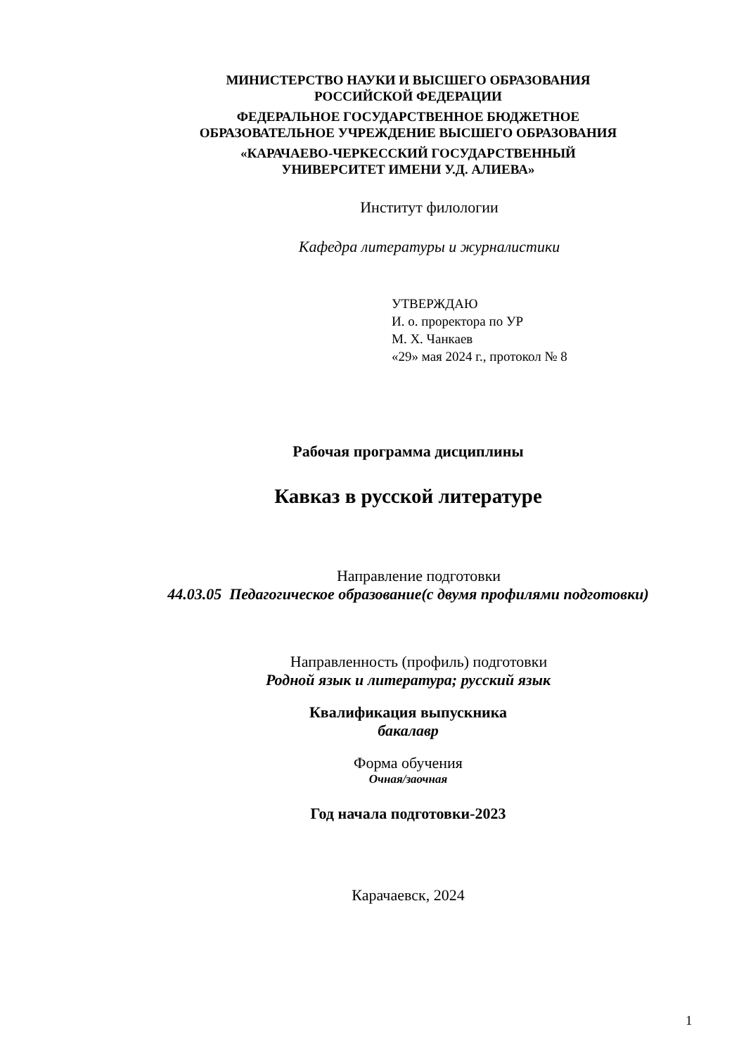МИНИСТЕРСТВО НАУКИ И ВЫСШЕГО ОБРАЗОВАНИЯ
РОССИЙСКОЙ ФЕДЕРАЦИИ
ФЕДЕРАЛЬНОЕ ГОСУДАРСТВЕННОЕ БЮДЖЕТНОЕ
ОБРАЗОВАТЕЛЬНОЕ УЧРЕЖДЕНИЕ ВЫСШЕГО ОБРАЗОВАНИЯ
«КАРАЧАЕВО-ЧЕРКЕССКИЙ ГОСУДАРСТВЕННЫЙ
УНИВЕРСИТЕТ ИМЕНИ У.Д. АЛИЕВА»
Институт филологии
Кафедра литературы и журналистики
УТВЕРЖДАЮ
И. о. проректора по УР
М. Х. Чанкаев
«29» мая 2024 г., протокол № 8
Рабочая программа дисциплины
Кавказ в русской литературе
Направление подготовки
44.03.05 Педагогическое образование(с двумя профилями подготовки)
Направленность (профиль) подготовки
Родной язык и литература; русский язык
Квалификация выпускника
бакалавр
Форма обучения
Очная/заочная
Год начала подготовки-2023
Карачаевск, 2024
1